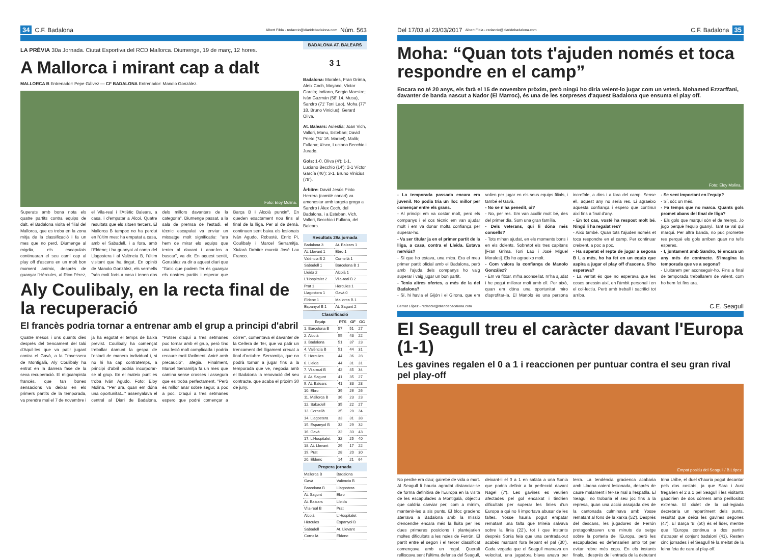34 C.F. Badalona Albert Fibla - redaccio@diaridebadalona.com Núm. 563
BADALONA AT. BALEARS
3 1
Badalona: Morales, Fran Grima, Aleix Coch, Moyano, Víctor García; Indiano, Sergio Maestre; Iván Guzmán (58' 14. Musa), Sandro (71' Toni Lao), Moha (77' 18. Bruno Vinicius); Gerard Oliva.
At. Balears: Aulestia; Joan Vich, Vallori, Manu, Esteban; David Prieto (74' 16. Marcel), Malik; Fullana; Xisco, Luciano Becchio i Jurado.
Gols: 1-0, Oliva (4'); 1-1, Luciano Becchio (14'); 2-1 Víctor García (46'); 3-1, Bruno Vinicius (78').
Àrbitre: David Jesús Pinto Herrera (comitè canari) va amonestar amb targeta groga a Sandro i Àlex Coch, del Badalona, i a Esteban, Vich, Vallori, Becchio i Fullana, del Balears.
Resultats 29a jornada
| Badalona 3 | At. Balears 1 |
| At. Llevant 1 | Ebro 1 |
| València B 2 | Cornellà 1 |
| Sabadell 1 | Barcelona B 1 |
| Lleida 2 | Alcoià 1 |
| L'Hospitalet 2 | Vila-real B 2 |
| Prat 1 | Hèrcules 1 |
| Llagostera 1 | Gavà 0 |
| Eldenc 1 | Mallorca B 1 |
| Espanyol B 1 | At. Sagunt 2 |
Classificació
| Equip | PTS | GF | GC |
| --- | --- | --- | --- |
| 1. Barcelona B | 57 | 51 | 27 |
| 2. Alcoià | 55 | 43 | 22 |
| 3. Badalona | 51 | 37 | 23 |
| 4. València B | 51 | 44 | 31 |
| 5. Hèrcules | 44 | 36 | 28 |
| 6. Lleida | 44 | 31 | 31 |
| 7. Vila-real B | 42 | 45 | 34 |
| 8. At. Sagunt | 41 | 35 | 27 |
| 9. At. Balears | 41 | 33 | 28 |
| 10. Ebro | 39 | 26 | 26 |
| 11. Mallorca B | 36 | 23 | 23 |
| 12. Sabadell | 35 | 22 | 27 |
| 13. Cornellà | 35 | 28 | 34 |
| 14. Llagostera | 33 | 31 | 38 |
| 15. Espanyol B | 32 | 29 | 32 |
| 16. Gavà | 32 | 33 | 43 |
| 17. L'Hospitalet | 32 | 25 | 40 |
| 18. At. Llevant | 29 | 17 | 22 |
| 19. Prat | 28 | 20 | 30 |
| 20. Eldenc | 14 | 21 | 64 |
Propera jornada
| Mallorca B | Badalona |
| Gavà | València B |
| Barcelona B | Llagostera |
| At. Sagunt | Ebro |
| At. Balears | Lleida |
| Vila-real B | Prat |
| Alcoià | L'Hospitalet |
| Hèrcules | Espanyol B |
| Sabadell | At. Llevant |
| Cornellà | Eldenc |
LA PRÈVIA 30a Jornada. Ciutat Esportiva del RCD Mallorca. Diumenge, 19 de març, 12 hores.
A Mallorca i mirant cap a dalt
MALLORCA B Entrenador: Pepe Gálvez — CF BADALONA Entrenador: Manolo González.
Foto: Eloy Molina.
Superats amb bona nota els quatre partits contra equips de dalt, el Badalona visita el filial del Mallorca, que es troba en la zona mitja de la classificació i fa un mes que no perd. Diumenge al migdia, els escapulats continuaran el seu camí cap al play off d'ascens en un molt bon moment anímic, després de guanyar l'Hércules, al Rico Pérez, el Vila-real i l'Atlètic Balears, a casa, i d'empatar a Alcoi. Quatre resultats que els situen tercers. El Mallorca B tampoc no ha perdut en l'últim mes: ha empatat a casa, amb el Sabadell, i a fora, amb l'Eldenc; i ha guanyat al camp del Llagostera i al València B, l'últim visitant que ha tingut. En opinió de Manolo González, els vermells "són molt forts a casa i tenen dos dels millors davanters de la categoria". Diumenge passat, a la sala de premsa de l'estadi, el tècnic escapulat va enviar un missatge molt significatiu: "ara hem de mirar els equips que tenim al davant i anar-los a buscar", va dir. En aquest sentit, González va dir a aquest diari que "l'únic que podem fer és guanyar els nostres partits i esperar que Barça B i Alcoià punxin". En queden exactament nou fins al final de la lliga. Per al de demà, continuen sent baixa els lesionats Iván Agudo, Robusté, Enric Pi, Coulibaly i Marcel Serramitja. Xiularà l'àrbitre murcià José Lax Franco.
Aly Coulibaly, en la recta final de la recuperació
El francès podria tornar a entrenar amb el grup a principi d'abril
Quatre mesos i uns quants dies després del trencament del taló d'Aquil·les que va patir jugant contra el Gavà, a la Travessera de Montigalà, Aly Coulibaly ha entrat en la darrera fase de la seva recuperació. El migcampista francès, que tan bones sensacions va deixar en els primers partits de la temporada, va prendre mal el 7 de novembre i ja ha esgotat el temps de baixa previst. Coulibaly ha començat treballar damunt la gespa de l'estadi de manera individual i, si no hi ha cap contratemps, a principi d'abril podria incorporar-se al grup. En el mateix punt es troba Iván Agudo. Foto: Eloy Molina. "Per ara, quan em dóna una oportunitat..." assenyalava el central al Diari de Badalona. "Potser d'aquí a tres setmanes puc tornar amb el grup, però tinc una lesió molt complicada i podria recaure molt fàcilment. Aniré amb precaució", afegia. Finalment, Marcel Serramitja fa un mes que camina sense crosses i assegura que es troba perfectament. "Però és millor anar sobre segur, a poc a poc. D'aquí a tres setmanes espero que podré començar a córrer", comentava el davanter de la Cellera de Ter, que va patir un trencament del lligament creuat a final d'octubre. Serramitja, que no podrà tornar a jugar fins a la temporada que ve, negocia amb el Badalona la renovació del seu contracte, que acaba el pròxim 30 de juny.
Del 17/03 al 23/03/2017 Albert Fibla - redaccio@diaridebadalona.com C.F. Badalona 35
Moha: “Quan tots t'ajuden només et toca respondre en el camp”
Encara no té 20 anys, els farà el 15 de novembre pròxim, però ningú ho diria veient-lo jugar com un veterà. Mohamed Ezzarffani, davanter de banda nascut a Nador (El Marroc), és una de les sorpreses d'aquest Badalona que ensuma el play off.
Foto: Eloy Molina.
- La temporada passada encara era juvenil. No podia tria un lloc millor per començar entre els grans.
- Al principi em va costar molt, però els companys i el cos tècnic em van ajudar molt i em va donar molta confiança per superar-ho.
- Va ser titular ja en el primer partit de la lliga, a casa, contra el Lleida. Estava nerviós?
- Sí que ho estava, una mica. Era el meu primer partit oficial amb el Badalona, però amb l'ajuda dels companys ho vaig superar i vaig jugar un bon partit.
- Tenia altres ofertes, a més de la del Badalona?
- Sí, hi havia el Gijón i el Girona, que em volien per jugar en els seus equips filials, i també el Gavà.
- No se n'ha penedit, oi?
- No, per res. Em van acollir molt bé, des del primer dia. Som una gran família.
- Dels veterans, qui li dóna més consells?
- Tots m'han ajudat, en els moments bons i en els dolents. Sobretot els tres capitans [Fran Grima, Toni Lao i José Miguel Morales]. Els ho agraeixo molt.
- Com valora la confiança de Manolo González?
- Em va fitxar, m'ha aconsellat, m'ha ajudat i he pogut millorar molt amb ell. Per això, quan em dóna una oportunitat miro d'aprofitar-la. El Manolo és una persona increïble, a dins i a fora del camp. Sense ell, aquest any no seria res. Li agraeixo aquesta confiança i espero que continuï així fins a final d'any.
- En tot cas, vostè ha respost molt bé. Ningú li ha regalat res?
- Això també. Quan tots t'ajuden només et toca respondre en el camp. Per continuar creixent, a poc a poc.
- Ha superat el repte de jugar a segona B i, a més, ho ha fet en un equip que aspira a jugar el play off d'ascens. S'ho esperava?
- La veritat és que no esperava que les coses anessin així, en l'àmbit personal i en el col·lectiu. Però amb treball i sacrifici tot arriba.
- Se sent important en l'equip?
- Sí, sóc un més.
- Fa temps que no marca. Quants gols promet abans del final de lliga?
- Els gols que marqui són el de menys. Jo jugo perquè l'equip guanyi. Tant se val qui marqui. Per altra banda, no puc prometre res perquè els gols arriben quan no te'ls esperes.
- I, juntament amb Sandro, té encara un any més de contracte. S'imagina la temporada que ve a segona?
- Lluitarem per aconseguir-ho. Fins a final de temporada treballarem de valent, com ho hem fet fins ara.
Bernat López - redaccio@diaridebadalona.com C.E. Seagull
El Seagull treu el caràcter davant l'Europa (1-1)
Les gavines regalen el 0 a 1 i reaccionen per puntuar contra el seu gran rival pel play-off
Empat positiu del Seagull / B.López
No perdre era clau; gairebé de vida o mort. Al Seagull li hauria agradat distanciar-se de forma definitiva de l'Europa en la visita de les escapulades a Montigalà, objectiu que caldria canviar per, com a mínim, mantenir-les a sis punts. El bloc gracienc aterrava a Badalona amb la missió d'encendre encara més la lluita per les dues primeres posicions i plantejarien moltes dificultats a les noies de Ferrón. El partit entre el segon i el tercer classificat començava amb un regal. Queralt relliscava sent l'última defensa del Seagull, deixant-li el 0 a 1 en safata a una Sonia que podria definir a la perfecció davant Nagel (7'). Les gavines es veurien afectades pel gol encaixat i tindrien dificultats per superar les línies d'un Europa a qui no li importava abusar de les faltes. Yosse hauria pogut empatar rematant una falta que Mireia salvava sobre la línia (22'), tot i que instants després Sonia feia que una centrada-xut acabés marxant fora llepant el pal (30'). Cada vegada que el Seagull marxava en velocitat, una jugadora blava anava per terra. La tendència gracienca acabaria amb Llaona caient lesionada, després de caure malament i fer-se mal a l'espatlla. El Seagull no trobaria el seu joc fins a la represa, quan una acció assajada des de la cantonada culminava amb Yosse rematant al fons de la xarxa (52'). Després del descans, les jugadores de Ferrón protagonitzaven uns minuts de setge sobre la porteria de l'Europa, però les escapulades es defensarien amb tot per evitar rebre més cops. En els instants finals, i després de l'entrada de la debutant Irina Uribe, el duel s'hauria pogut decantar pels dos costats, ja que Sara i Ausi fregarien el 2 a 1 pel Seagull i les visitants gaudirien de dos córners amb perillositat extrema. El xiulet de la col·legiada decretaria un repartiment dels punts, resultat que deixa les gavines segones (47). El Barça 'B' (50) és el líder, mentre que l'Europa continua a dos partits d'atrapar el conjunt badaloní (41). Resten cinc jornades i el Seagull té la meitat de la feina feta de cara al play-off.